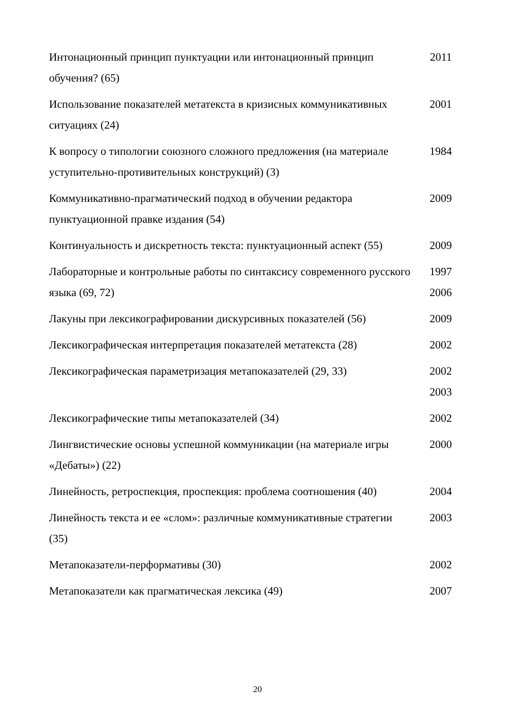| Интонационный принцип пунктуации или интонационный принцип обучения? (65) | 2011 |
| Использование показателей метатекста в кризисных коммуникативных ситуациях (24) | 2001 |
| К вопросу о типологии союзного сложного предложения (на материале уступительно-противительных конструкций) (3) | 1984 |
| Коммуникативно-прагматический подход в обучении редактора пунктуационной правке издания (54) | 2009 |
| Континуальность и дискретность текста: пунктуационный аспект (55) | 2009 |
| Лабораторные и контрольные работы по синтаксису современного русского языка (69, 72) | 1997 2006 |
| Лакуны при лексикографировании дискурсивных показателей (56) | 2009 |
| Лексикографическая интерпретация показателей метатекста (28) | 2002 |
| Лексикографическая параметризация метапоказателей (29, 33) | 2002 2003 |
| Лексикографические типы метапоказателей (34) | 2002 |
| Лингвистические основы успешной коммуникации (на материале игры «Дебаты») (22) | 2000 |
| Линейность, ретроспекция, проспекция: проблема соотношения (40) | 2004 |
| Линейность текста и ее «слом»: различные коммуникативные стратегии (35) | 2003 |
| Метапоказатели-перформативы (30) | 2002 |
| Метапоказатели как прагматическая лексика (49) | 2007 |
20